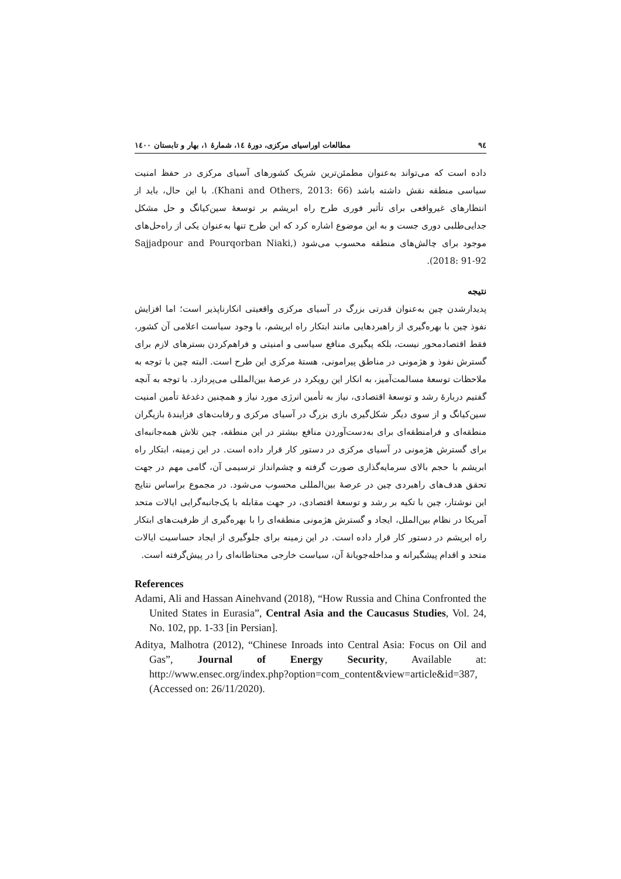٩٤ مطالعات اوراسیای مرکزی، دورۀ ١٤، شمارۀ ١، بهار و تابستان ١٤٠٠
داده است که می‌تواند به‌عنوان مطمئن‌ترین شریک کشورهای آسیای مرکزی در حفظ امنیت سیاسی منطقه نقش داشته باشد (Khani and Others, 2013: 66). با این حال، باید از انتظارهای غیرواقعی برای تأثیر فوری طرح راه ابریشم بر توسعۀ سین‌کیانگ و حل مشکل جدایی‌طلبی دوری جست و به این موضوع اشاره کرد که این طرح تنها به‌عنوان یکی از راه‌حل‌های موجود برای چالش‌های منطقه محسوب می‌شود (Sajjadpour and Pourqorban Niaki, 2018: 91-92).
نتیجه
پدیدارشدن چین به‌عنوان قدرتی بزرگ در آسیای مرکزی واقعیتی انکارناپذیر است؛ اما افزایش نفوذ چین با بهره‌گیری از راهبردهایی مانند ابتکار راه ابریشم، با وجود سیاست اعلامی آن کشور، فقط اقتصادمحور نیست، بلکه پیگیری منافع سیاسی و امنیتی و فراهم‌کردن بسترهای لازم برای گسترش نفوذ و هژمونی در مناطق پیرامونی، هستۀ مرکزی این طرح است. البته چین با توجه به ملاحظات توسعۀ مسالمت‌آمیز، به انکار این رویکرد در عرصۀ بین‌المللی می‌پردازد. با توجه به آنچه گفتیم دربارۀ رشد و توسعۀ اقتصادی، نیاز به تأمین انرژی مورد نیاز و همچنین دغدغۀ تأمین امنیت سین‌کیانگ و از سوی دیگر شکل‌گیری بازی بزرگ در آسیای مرکزی و رقابت‌های فزایندۀ بازیگران منطقه‌ای و فرامنطقه‌ای برای به‌دست‌آوردن منافع بیشتر در این منطقه، چین تلاش همه‌جانبه‌ای برای گسترش هژمونی در آسیای مرکزی در دستور کار قرار داده است. در این زمینه، ابتکار راه ابریشم با حجم بالای سرمایه‌گذاری صورت گرفته و چشم‌انداز ترسیمی آن، گامی مهم در جهت تحقق هدف‌های راهبردی چین در عرصۀ بین‌المللی محسوب می‌شود. در مجموع براساس نتایج این نوشتار، چین با تکیه بر رشد و توسعۀ اقتصادی، در جهت مقابله با یک‌جانبه‌گرایی ایالات متحد آمریکا در نظام بین‌الملل، ایجاد و گسترش هژمونی منطقه‌ای را با بهره‌گیری از ظرفیت‌های ابتکار راه ابریشم در دستور کار قرار داده است. در این زمینه برای جلوگیری از ایجاد حساسیت ایالات متحد و اقدام پیشگیرانه و مداخله‌جویانۀ آن، سیاست خارجی محتاطانه‌ای را در پیش‌گرفته است.
References
Adami, Ali and Hassan Ainehvand (2018), “How Russia and China Confronted the United States in Eurasia”, Central Asia and the Caucasus Studies, Vol. 24, No. 102, pp. 1-33 [in Persian].
Aditya, Malhotra (2012), “Chinese Inroads into Central Asia: Focus on Oil and Gas”, Journal of Energy Security, Available at: http://www.ensec.org/index.php?option=com_content&view=article&id=387, (Accessed on: 26/11/2020).